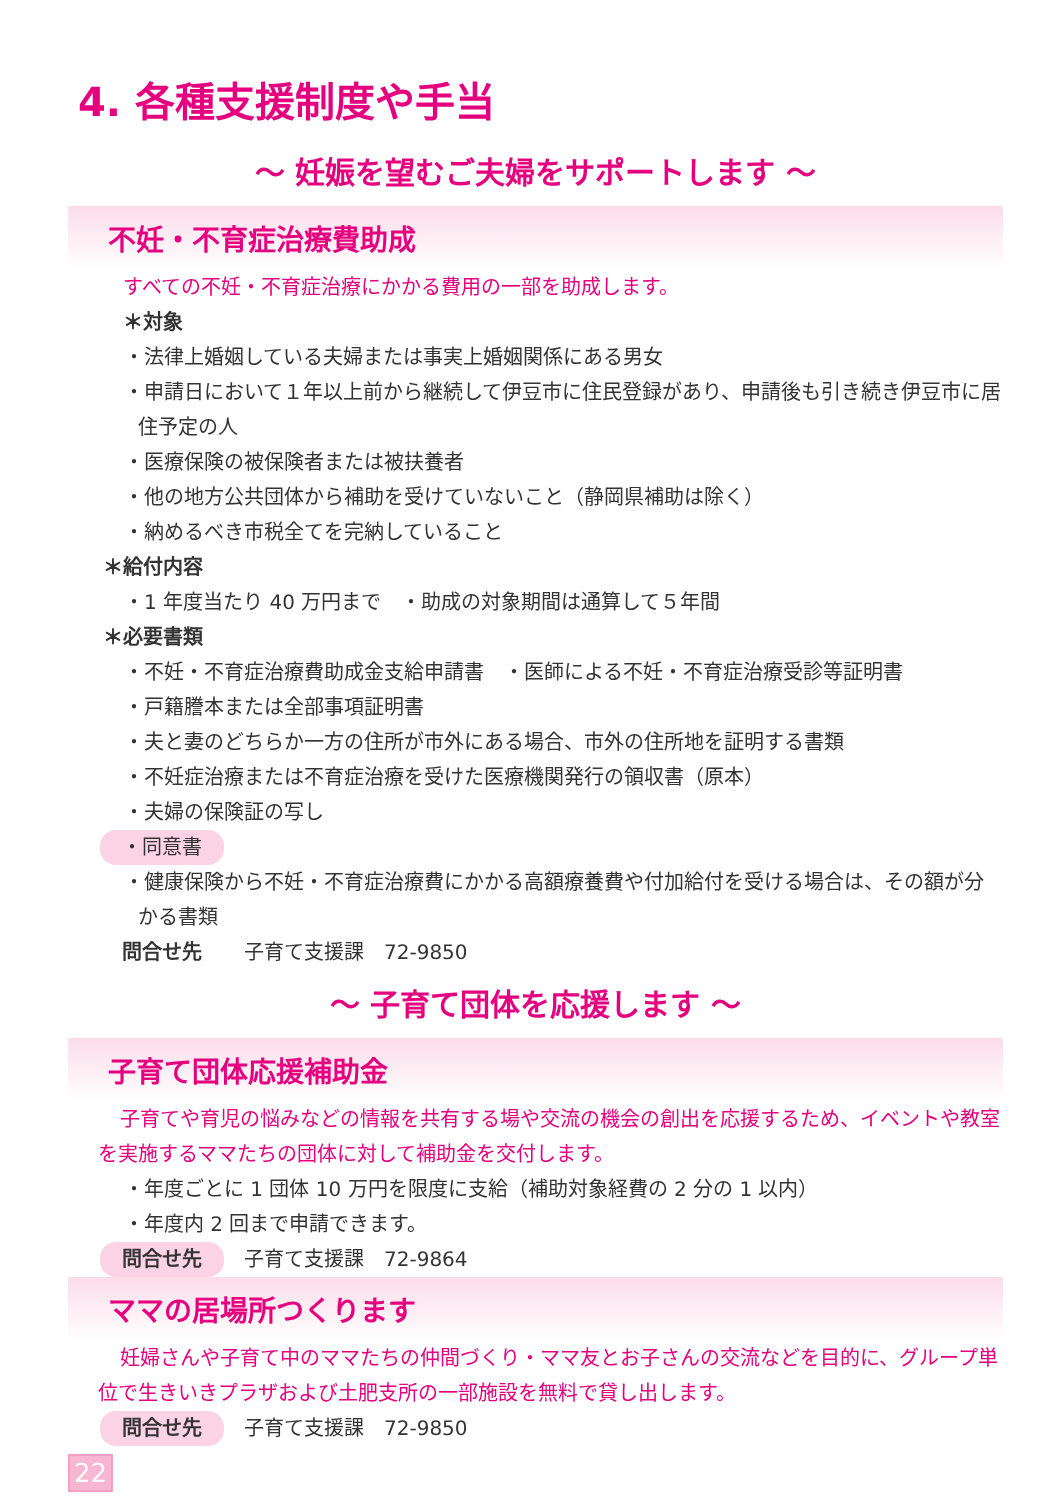4. 各種支援制度や手当
～ 妊娠を望むご夫婦をサポートします ～
不妊・不育症治療費助成
すべての不妊・不育症治療にかかる費用の一部を助成します。
＊対象
・法律上婚姻している夫婦または事実上婚姻関係にある男女
・申請日において１年以上前から継続して伊豆市に住民登録があり、申請後も引き続き伊豆市に居住予定の人
・医療保険の被保険者または被扶養者
・他の地方公共団体から補助を受けていないこと（静岡県補助は除く）
・納めるべき市税全てを完納していること
＊給付内容
・1 年度当たり 40 万円まで　・助成の対象期間は通算して５年間
＊必要書類
・不妊・不育症治療費助成金支給申請書　・医師による不妊・不育症治療受診等証明書
・戸籍謄本または全部事項証明書
・夫と妻のどちらか一方の住所が市外にある場合、市外の住所地を証明する書類
・不妊症治療または不育症治療を受けた医療機関発行の領収書（原本）
・夫婦の保険証の写し
・同意書
・健康保険から不妊・不育症治療費にかかる高額療養費や付加給付を受ける場合は、その額が分かる書類
問合せ先　子育て支援課　72-9850
～ 子育て団体を応援します ～
子育て団体応援補助金
子育てや育児の悩みなどの情報を共有する場や交流の機会の創出を応援するため、イベントや教室を実施するママたちの団体に対して補助金を交付します。
・年度ごとに 1 団体 10 万円を限度に支給（補助対象経費の 2 分の 1 以内）
・年度内 2 回まで申請できます。
問合せ先　子育て支援課　72-9864
ママの居場所つくります
妊婦さんや子育て中のママたちの仲間づくり・ママ友とお子さんの交流などを目的に、グループ単位で生きいきプラザおよび土肥支所の一部施設を無料で貸し出します。
問合せ先　子育て支援課　72-9850
22